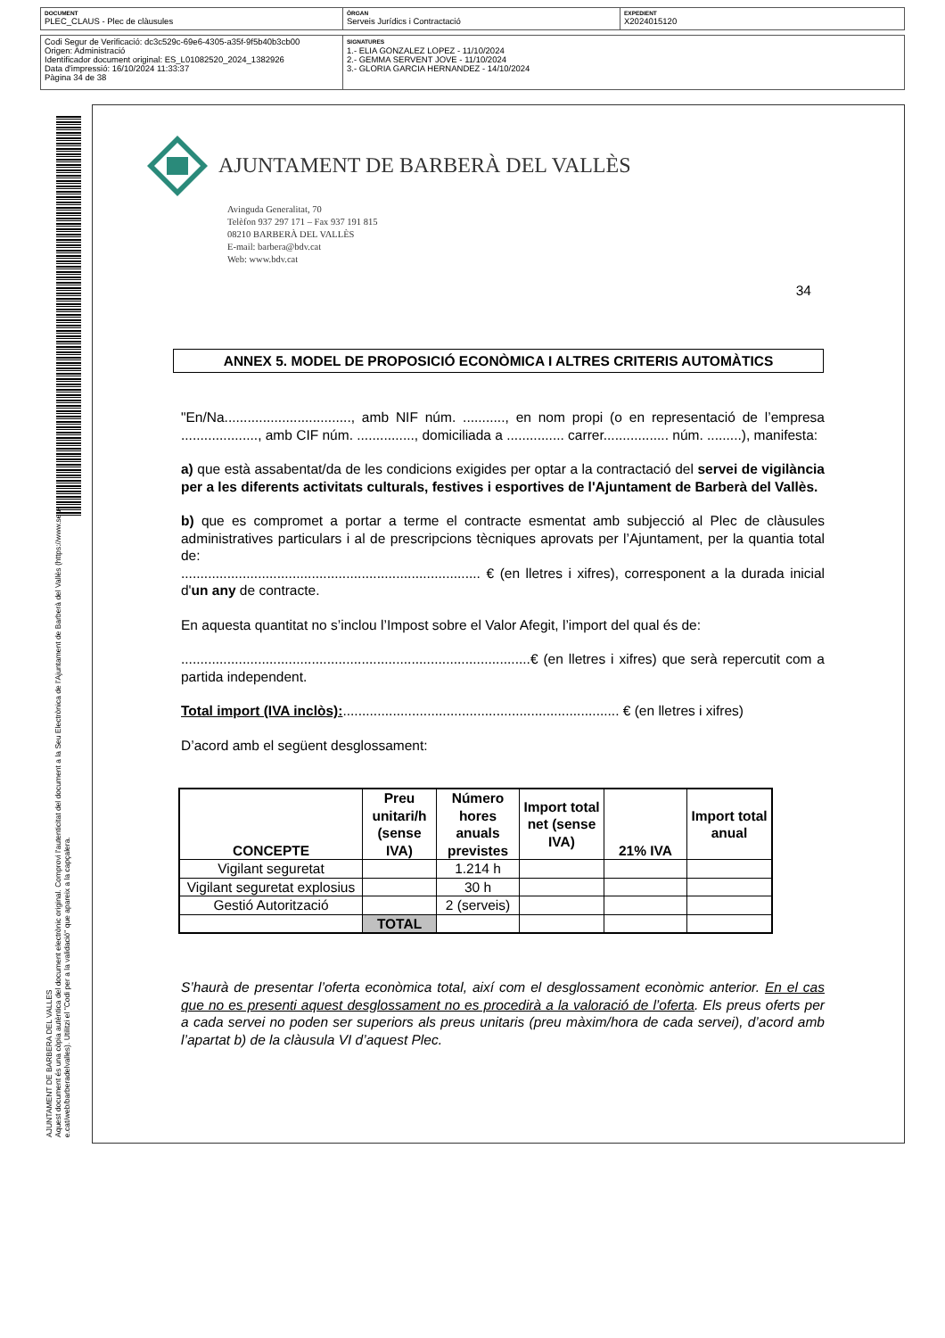DOCUMENT
PLEC_CLAUS - Plec de clàusules
ÒRGAN
Serveis Jurídics i Contractació
EXPEDIENT
X2024015120
Codi Segur de Verificació: dc3c529c-69e6-4305-a35f-9f5b40b3cb00
Origen: Administració
Identificador document original: ES_L01082520_2024_1382926
Data d'impressió: 16/10/2024 11:33:37
Pàgina 34 de 38
SIGNATURES
1.- ELIA GONZALEZ LOPEZ - 11/10/2024
2.- GEMMA SERVENT JOVE - 11/10/2024
3.- GLORIA GARCIA HERNANDEZ - 14/10/2024
AJUNTAMENT DE BARBERA DEL VALLES
Aquest document és una còpia autèntica del document electrònic original. Comprovi l'autenticitat del document a la Seu Electrònica de l'Ajuntament de Barberà del Vallès (https://www.seu-e.cat/web/barberadelvalles). Utilitzi el "Codi per a la validació" que apareix a la capçalera.
AJUNTAMENT DE BARBERÀ DEL VALLÈS
Avinguda Generalitat, 70
Telèfon 937 297 171 – Fax 937 191 815
08210 BARBERÀ DEL VALLÈS
E-mail: barbera@bdv.cat
Web: www.bdv.cat
34
ANNEX 5. MODEL DE PROPOSICIÓ ECONÒMICA I ALTRES CRITERIS AUTOMÀTICS
"En/Na................................., amb NIF núm. ..........., en nom propi (o en representació de l’empresa ...................., amb CIF núm. ..............., domiciliada a ............... carrer................. núm. .........), manifesta:
a) que està assabentat/da de les condicions exigides per optar a la contractació del servei de vigilància per a les diferents activitats culturals, festives i esportives de l'Ajuntament de Barberà del Vallès.
b) que es compromet a portar a terme el contracte esmentat amb subjecció al Plec de clàusules administratives particulars i al de prescripcions tècniques aprovats per l’Ajuntament, per la quantia total de:
.............................................................................. € (en lletres i xifres), corresponent a la durada inicial d'un any de contracte.
En aquesta quantitat no s’inclou l’Impost sobre el Valor Afegit, l’import del qual és de:
...........................................................................................€ (en lletres i xifres) que serà repercutit com a partida independent.
Total import (IVA inclòs):........................................................................ € (en lletres i xifres)
D’acord amb el següent desglossament:
| CONCEPTE | Preu unitari/h (sense IVA) | Número hores anuals previstes | Import total net (sense IVA) | 21% IVA | Import total anual |
| --- | --- | --- | --- | --- | --- |
| Vigilant seguretat | | 1.214 h | | | |
| Vigilant seguretat explosius | | 30 h | | | |
| Gestió Autorització | | 2 (serveis) | | | |
| | TOTAL | | | | |
S’haurà de presentar l’oferta econòmica total, així com el desglossament econòmic anterior. En el cas que no es presenti aquest desglossament no es procedirà a la valoració de l’oferta. Els preus oferts per a cada servei no poden ser superiors als preus unitaris (preu màxim/hora de cada servei), d’acord amb l’apartat b) de la clàusula VI d’aquest Plec.